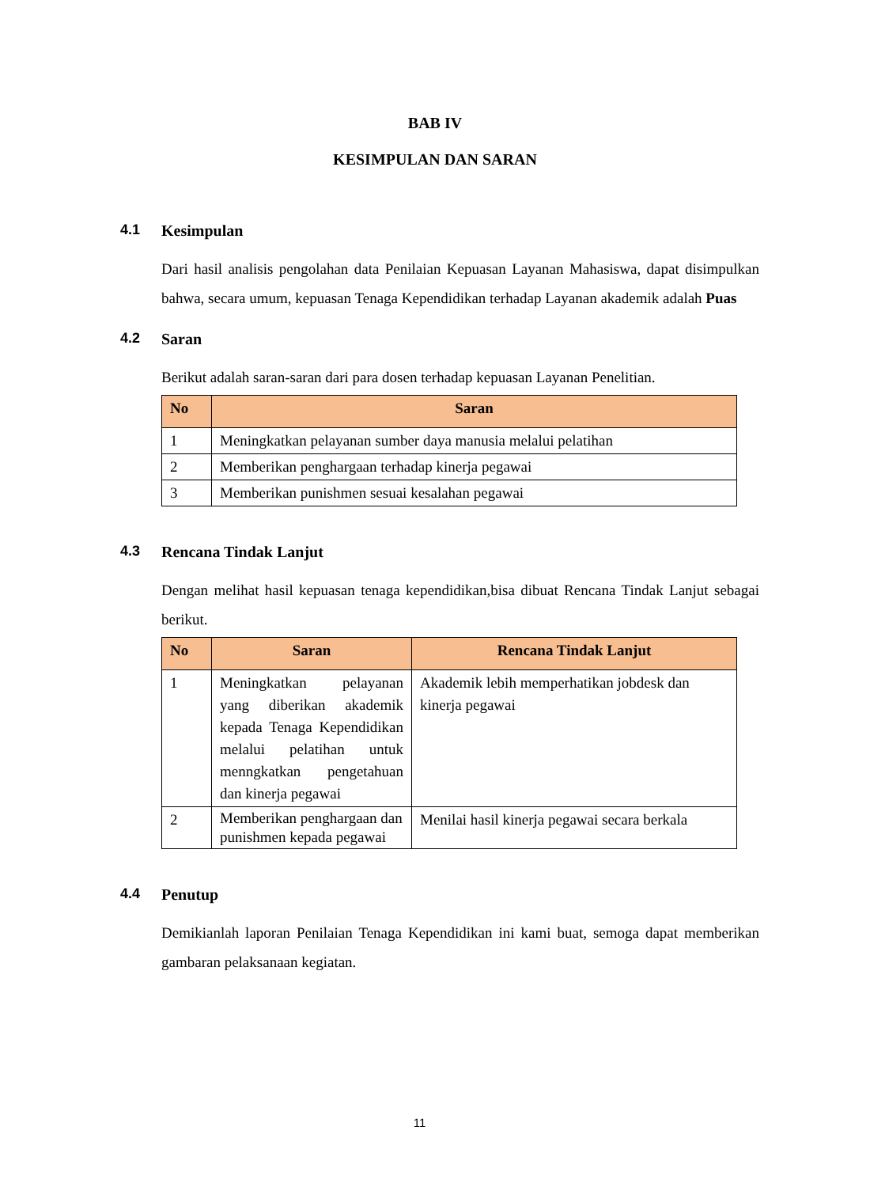BAB IV
KESIMPULAN DAN SARAN
4.1 Kesimpulan
Dari hasil analisis pengolahan data Penilaian Kepuasan Layanan Mahasiswa, dapat disimpulkan bahwa, secara umum, kepuasan Tenaga Kependidikan terhadap Layanan akademik adalah Puas
4.2 Saran
Berikut adalah saran-saran dari para dosen terhadap kepuasan Layanan Penelitian.
| No | Saran |
| --- | --- |
| 1 | Meningkatkan pelayanan sumber daya manusia melalui pelatihan |
| 2 | Memberikan penghargaan terhadap kinerja pegawai |
| 3 | Memberikan punishmen sesuai kesalahan pegawai |
4.3 Rencana Tindak Lanjut
Dengan melihat hasil kepuasan tenaga kependidikan,bisa dibuat Rencana Tindak Lanjut sebagai berikut.
| No | Saran | Rencana Tindak Lanjut |
| --- | --- | --- |
| 1 | Meningkatkan pelayanan yang diberikan akademik kepada Tenaga Kependidikan melalui pelatihan untuk menngkatkan pengetahuan dan kinerja pegawai | Akademik lebih memperhatikan jobdesk dan kinerja pegawai |
| 2 | Memberikan penghargaan dan punishmen kepada pegawai | Menilai hasil kinerja pegawai secara berkala |
4.4 Penutup
Demikianlah laporan Penilaian Tenaga Kependidikan ini kami buat, semoga dapat memberikan gambaran pelaksanaan kegiatan.
11